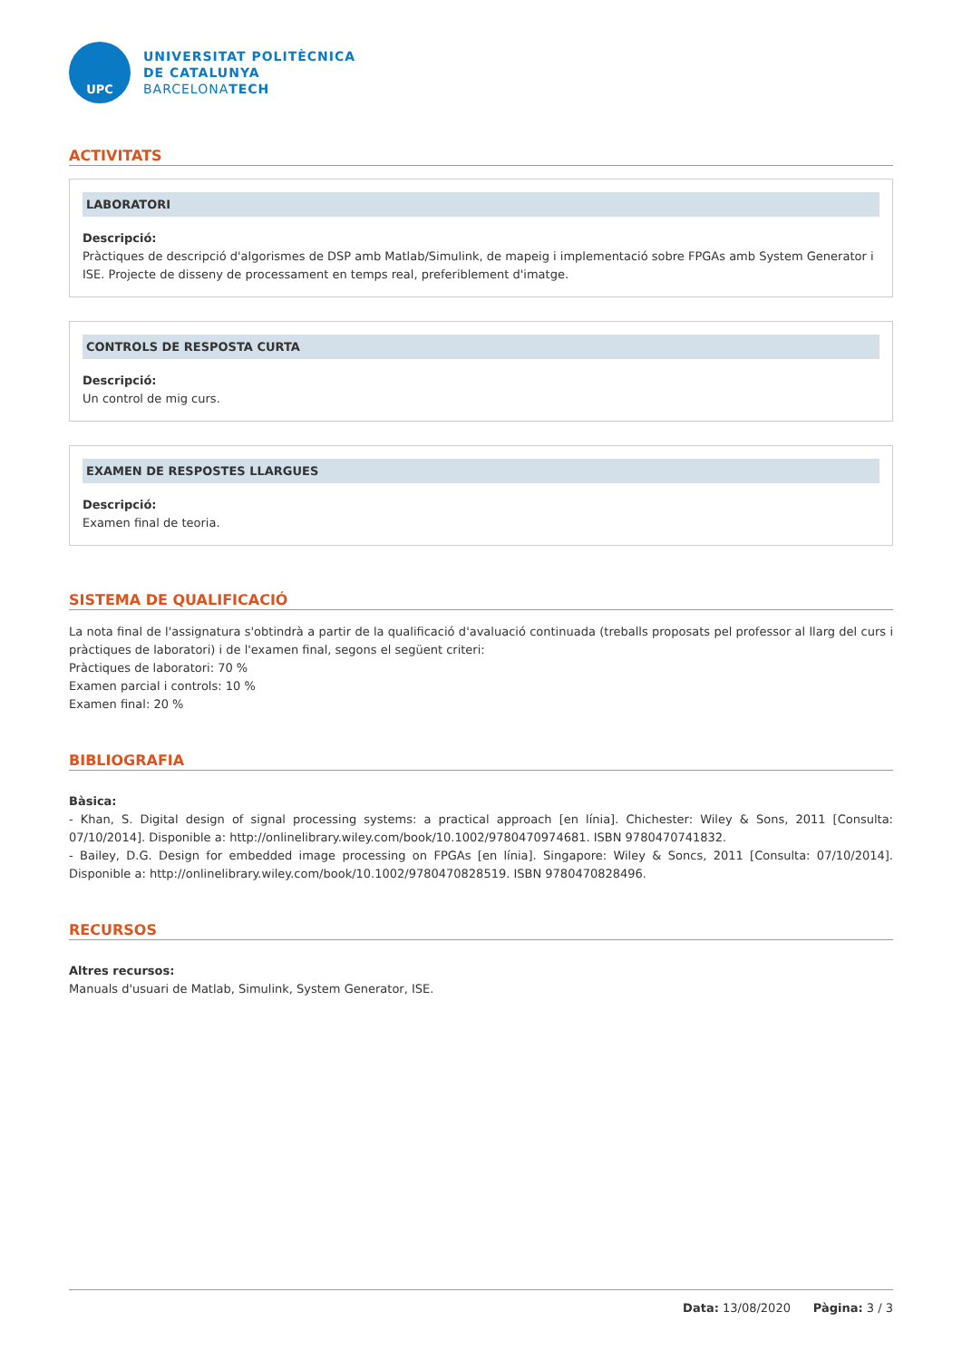UPC
UNIVERSITAT POLITÈCNICA
DE CATALUNYA
BARCELONATECH
ACTIVITATS
LABORATORI
Descripció:
Pràctiques de descripció d'algorismes de DSP amb Matlab/Simulink, de mapeig i implementació sobre FPGAs amb System Generator i ISE. Projecte de disseny de processament en temps real, preferiblement d'imatge.
CONTROLS DE RESPOSTA CURTA
Descripció:
Un control de mig curs.
EXAMEN DE RESPOSTES LLARGUES
Descripció:
Examen final de teoria.
SISTEMA DE QUALIFICACIÓ
La nota final de l'assignatura s'obtindrà a partir de la qualificació d'avaluació continuada (treballs proposats pel professor al llarg del curs i pràctiques de laboratori) i de l'examen final, segons el següent criteri:
Pràctiques de laboratori: 70 %
Examen parcial i controls: 10 %
Examen final: 20 %
BIBLIOGRAFIA
Bàsica:
- Khan, S. Digital design of signal processing systems: a practical approach [en línia]. Chichester: Wiley & Sons, 2011 [Consulta: 07/10/2014]. Disponible a: http://onlinelibrary.wiley.com/book/10.1002/9780470974681. ISBN 9780470741832.
- Bailey, D.G. Design for embedded image processing on FPGAs [en línia]. Singapore: Wiley & Soncs, 2011 [Consulta: 07/10/2014]. Disponible a: http://onlinelibrary.wiley.com/book/10.1002/9780470828519. ISBN 9780470828496.
RECURSOS
Altres recursos:
Manuals d'usuari de Matlab, Simulink, System Generator, ISE.
Data: 13/08/2020 Pàgina: 3 / 3